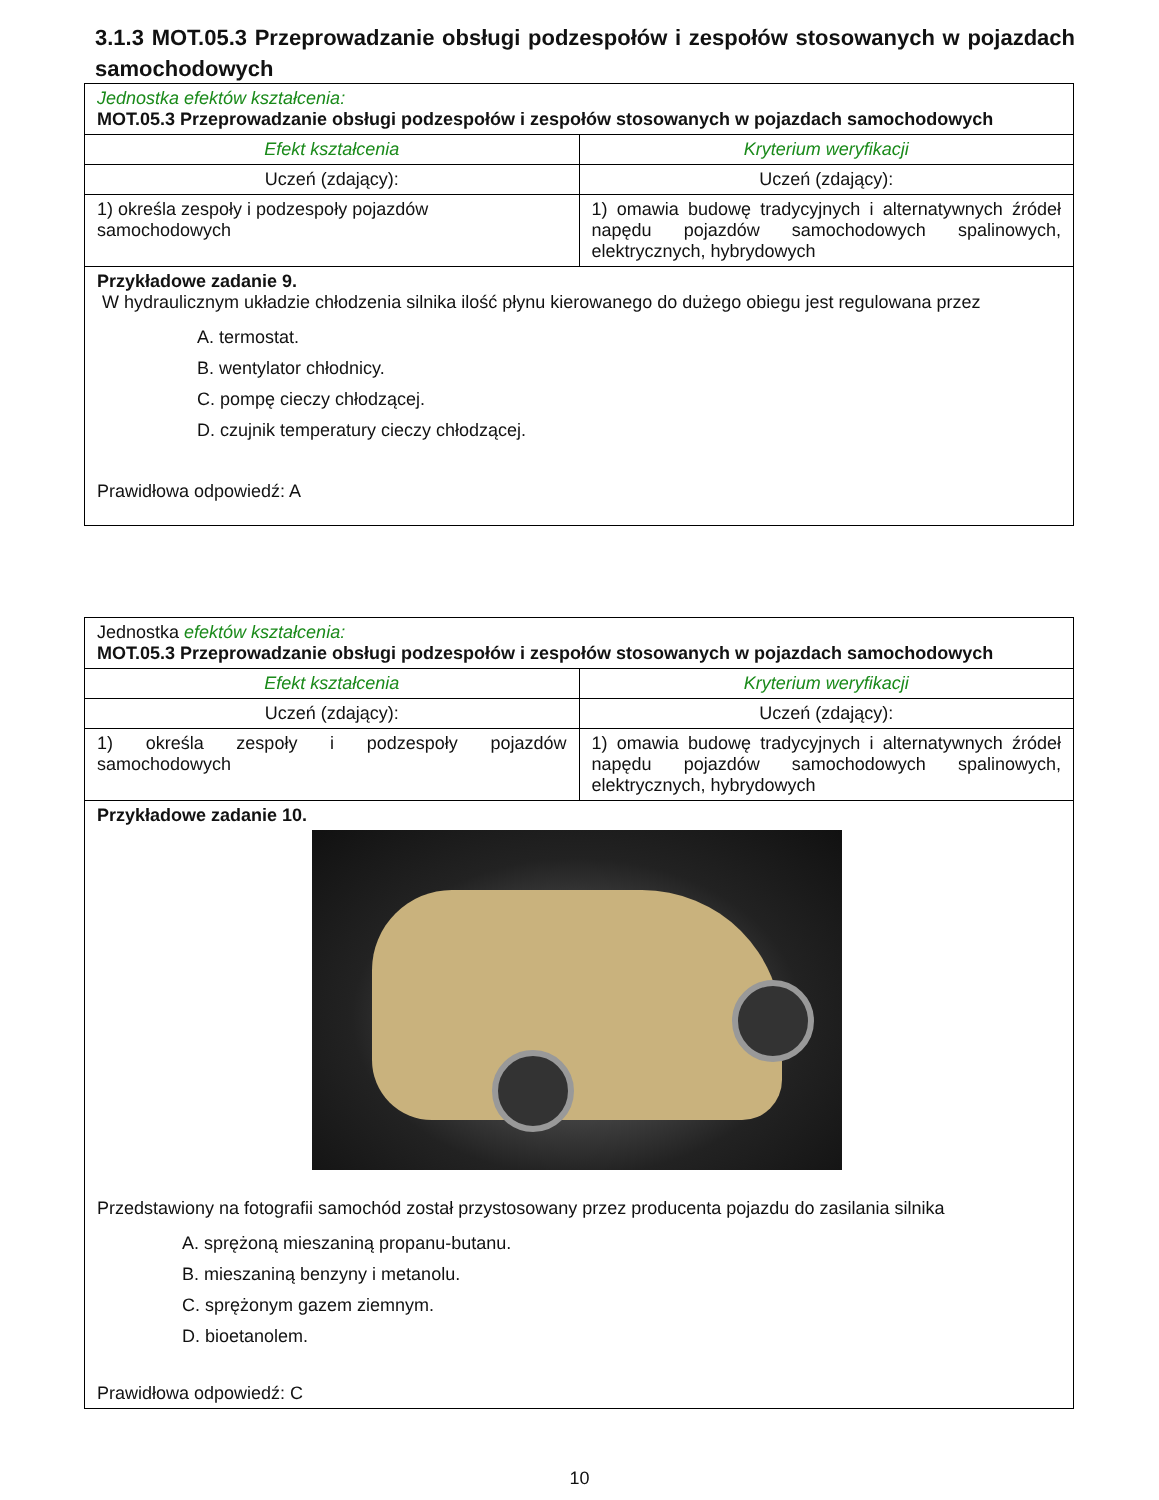3.1.3 MOT.05.3 Przeprowadzanie obsługi podzespołów i zespołów stosowanych w pojazdach samochodowych
| Jednostka efektów kształcenia: MOT.05.3 Przeprowadzanie obsługi podzespołów i zespołów stosowanych w pojazdach samochodowych | |
| Efekt kształcenia | Kryterium weryfikacji |
| Uczeń (zdający): | Uczeń (zdający): |
| 1) określa zespoły i podzespoły pojazdów samochodowych | 1) omawia budowę tradycyjnych i alternatywnych źródeł napędu pojazdów samochodowych spalinowych, elektrycznych, hybrydowych |
| Przykładowe zadanie 9. W hydraulicznym układzie chłodzenia silnika ilość płynu kierowanego do dużego obiegu jest regulowana przez A. termostat. B. wentylator chłodnicy. C. pompę cieczy chłodzącej. D. czujnik temperatury cieczy chłodzącej. Prawidłowa odpowiedź: A | |
| Jednostka efektów kształcenia: MOT.05.3 Przeprowadzanie obsługi podzespołów i zespołów stosowanych w pojazdach samochodowych | |
| Efekt kształcenia | Kryterium weryfikacji |
| Uczeń (zdający): | Uczeń (zdający): |
| 1) określa zespoły i podzespoły pojazdów samochodowych | 1) omawia budowę tradycyjnych i alternatywnych źródeł napędu pojazdów samochodowych spalinowych, elektrycznych, hybrydowych |
| Przykładowe zadanie 10. Przedstawiony na fotografii samochód został przystosowany przez producenta pojazdu do zasilania silnika A. sprężoną mieszaniną propanu-butanu. B. mieszaniną benzyny i metanolu. C. sprężonym gazem ziemnym. D. bioetanolem. Prawidłowa odpowiedź: C | |
10